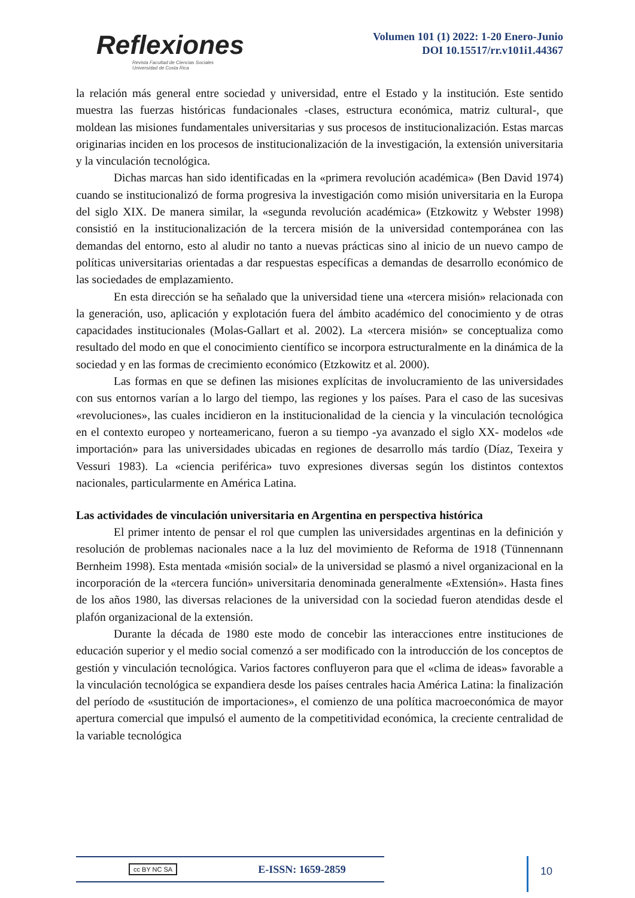Reflexiones
Revista Facultad de Ciencias Sociales
Universidad de Costa Rica
Volumen 101 (1) 2022: 1-20 Enero-Junio
DOI 10.15517/rr.v101i1.44367
la relación más general entre sociedad y universidad, entre el Estado y la institución. Este sentido muestra las fuerzas históricas fundacionales -clases, estructura económica, matriz cultural-, que moldean las misiones fundamentales universitarias y sus procesos de institucionalización. Estas marcas originarias inciden en los procesos de institucionalización de la investigación, la extensión universitaria y la vinculación tecnológica.
Dichas marcas han sido identificadas en la «primera revolución académica» (Ben David 1974) cuando se institucionalizó de forma progresiva la investigación como misión universitaria en la Europa del siglo XIX. De manera similar, la «segunda revolución académica» (Etzkowitz y Webster 1998) consistió en la institucionalización de la tercera misión de la universidad contemporánea con las demandas del entorno, esto al aludir no tanto a nuevas prácticas sino al inicio de un nuevo campo de políticas universitarias orientadas a dar respuestas específicas a demandas de desarrollo económico de las sociedades de emplazamiento.
En esta dirección se ha señalado que la universidad tiene una «tercera misión» relacionada con la generación, uso, aplicación y explotación fuera del ámbito académico del conocimiento y de otras capacidades institucionales (Molas-Gallart et al. 2002). La «tercera misión» se conceptualiza como resultado del modo en que el conocimiento científico se incorpora estructuralmente en la dinámica de la sociedad y en las formas de crecimiento económico (Etzkowitz et al. 2000).
Las formas en que se definen las misiones explícitas de involucramiento de las universidades con sus entornos varían a lo largo del tiempo, las regiones y los países. Para el caso de las sucesivas «revoluciones», las cuales incidieron en la institucionalidad de la ciencia y la vinculación tecnológica en el contexto europeo y norteamericano, fueron a su tiempo -ya avanzado el siglo XX- modelos «de importación» para las universidades ubicadas en regiones de desarrollo más tardío (Díaz, Texeira y Vessuri 1983). La «ciencia periférica» tuvo expresiones diversas según los distintos contextos nacionales, particularmente en América Latina.
Las actividades de vinculación universitaria en Argentina en perspectiva histórica
El primer intento de pensar el rol que cumplen las universidades argentinas en la definición y resolución de problemas nacionales nace a la luz del movimiento de Reforma de 1918 (Tünnennann Bernheim 1998). Esta mentada «misión social» de la universidad se plasmó a nivel organizacional en la incorporación de la «tercera función» universitaria denominada generalmente «Extensión». Hasta fines de los años 1980, las diversas relaciones de la universidad con la sociedad fueron atendidas desde el plafón organizacional de la extensión.
Durante la década de 1980 este modo de concebir las interacciones entre instituciones de educación superior y el medio social comenzó a ser modificado con la introducción de los conceptos de gestión y vinculación tecnológica. Varios factores confluyeron para que el «clima de ideas» favorable a la vinculación tecnológica se expandiera desde los países centrales hacia América Latina: la finalización del período de «sustitución de importaciones», el comienzo de una política macroeconómica de mayor apertura comercial que impulsó el aumento de la competitividad económica, la creciente centralidad de la variable tecnológica
cc BY NC SA E-ISSN: 1659-2859 10